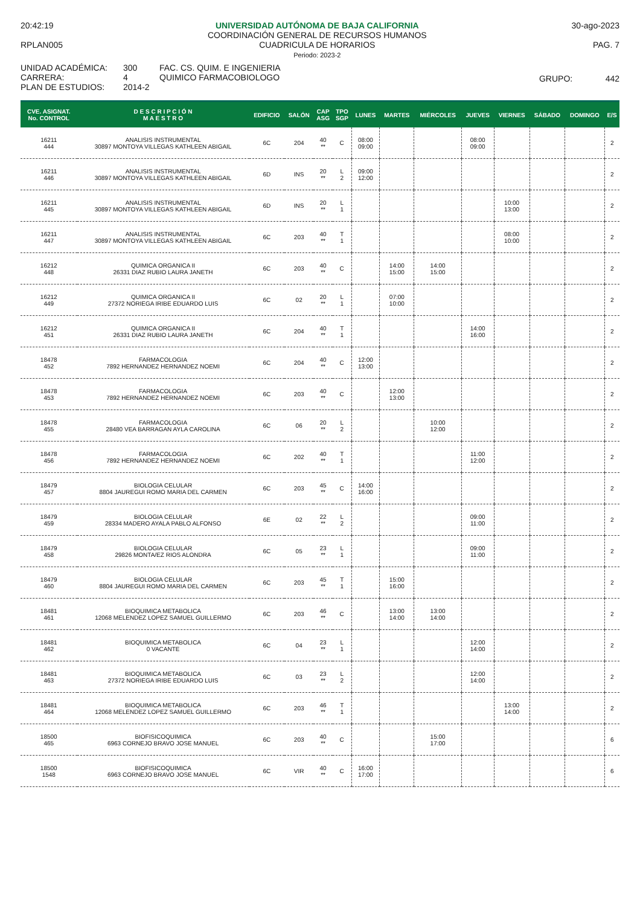20:42:19
RPLAN005
UNIVERSIDAD AUTÓNOMA DE BAJA CALIFORNIA
COORDINACIÓN GENERAL DE RECURSOS HUMANOS
CUADRICULA DE HORARIOS
Periodo: 2023-2
30-ago-2023
PAG. 7
UNIDAD ACADÉMICA:
CARRERA:
PLAN DE ESTUDIOS:
300
4
2014-2
FAC. CS. QUIM. E INGENIERIA
QUIMICO FARMACOBIOLOGO
GRUPO: 442
| CVE. ASIGNAT. No. CONTROL | D E S C R I P C I Ó N M A E S T R O | EDIFICIO | SALÓN | CAP ASG | TPO SGP | LUNES | MARTES | MIÉRCOLES | JUEVES | VIERNES | SÁBADO | DOMINGO | E/S |
| --- | --- | --- | --- | --- | --- | --- | --- | --- | --- | --- | --- | --- | --- |
| 16211 444 | ANALISIS INSTRUMENTAL 30897 MONTOYA VILLEGAS KATHLEEN ABIGAIL | 6C | 204 | 40 ** | C | 08:00 09:00 | | | 08:00 09:00 | | | | 2 |
| 16211 446 | ANALISIS INSTRUMENTAL 30897 MONTOYA VILLEGAS KATHLEEN ABIGAIL | 6D | INS | 20 ** | L 2 | 09:00 12:00 | | | | | | | 2 |
| 16211 445 | ANALISIS INSTRUMENTAL 30897 MONTOYA VILLEGAS KATHLEEN ABIGAIL | 6D | INS | 20 ** | L 1 | | | | | 10:00 13:00 | | | 2 |
| 16211 447 | ANALISIS INSTRUMENTAL 30897 MONTOYA VILLEGAS KATHLEEN ABIGAIL | 6C | 203 | 40 ** | T 1 | | | | | 08:00 10:00 | | | 2 |
| 16212 448 | QUIMICA ORGANICA II 26331 DIAZ RUBIO LAURA JANETH | 6C | 203 | 40 ** | C | | 14:00 15:00 | 14:00 15:00 | | | | | 2 |
| 16212 449 | QUIMICA ORGANICA II 27372 NORIEGA IRIBE EDUARDO LUIS | 6C | 02 | 20 ** | L 1 | | 07:00 10:00 | | | | | | 2 |
| 16212 451 | QUIMICA ORGANICA II 26331 DIAZ RUBIO LAURA JANETH | 6C | 204 | 40 ** | T 1 | | | | 14:00 16:00 | | | | 2 |
| 18478 452 | FARMACOLOGIA 7892 HERNANDEZ HERNANDEZ NOEMI | 6C | 204 | 40 ** | C | 12:00 13:00 | | | | | | | 2 |
| 18478 453 | FARMACOLOGIA 7892 HERNANDEZ HERNANDEZ NOEMI | 6C | 203 | 40 ** | C | | 12:00 13:00 | | | | | | 2 |
| 18478 455 | FARMACOLOGIA 28480 VEA BARRAGAN AYLA CAROLINA | 6C | 06 | 20 ** | L 2 | | | 10:00 12:00 | | | | | 2 |
| 18478 456 | FARMACOLOGIA 7892 HERNANDEZ HERNANDEZ NOEMI | 6C | 202 | 40 ** | T 1 | | | | 11:00 12:00 | | | | 2 |
| 18479 457 | BIOLOGIA CELULAR 8804 JAUREGUI ROMO MARIA DEL CARMEN | 6C | 203 | 45 ** | C | 14:00 16:00 | | | | | | | 2 |
| 18479 459 | BIOLOGIA CELULAR 28334 MADERO AYALA PABLO ALFONSO | 6E | 02 | 22 ** | L 2 | | | | 09:00 11:00 | | | | 2 |
| 18479 458 | BIOLOGIA CELULAR 29826 MONTA/EZ RIOS ALONDRA | 6C | 05 | 23 ** | L 1 | | | | 09:00 11:00 | | | | 2 |
| 18479 460 | BIOLOGIA CELULAR 8804 JAUREGUI ROMO MARIA DEL CARMEN | 6C | 203 | 45 ** | T 1 | | 15:00 16:00 | | | | | | 2 |
| 18481 461 | BIOQUIMICA METABOLICA 12068 MELENDEZ LOPEZ SAMUEL GUILLERMO | 6C | 203 | 46 ** | C | | 13:00 14:00 | 13:00 14:00 | | | | | 2 |
| 18481 462 | BIOQUIMICA METABOLICA 0 VACANTE | 6C | 04 | 23 ** | L 1 | | | | 12:00 14:00 | | | | 2 |
| 18481 463 | BIOQUIMICA METABOLICA 27372 NORIEGA IRIBE EDUARDO LUIS | 6C | 03 | 23 ** | L 2 | | | | 12:00 14:00 | | | | 2 |
| 18481 464 | BIOQUIMICA METABOLICA 12068 MELENDEZ LOPEZ SAMUEL GUILLERMO | 6C | 203 | 46 ** | T 1 | | | | | 13:00 14:00 | | | 2 |
| 18500 465 | BIOFISICOQUIMICA 6963 CORNEJO BRAVO JOSE MANUEL | 6C | 203 | 40 ** | C | | | 15:00 17:00 | | | | | 6 |
| 18500 1548 | BIOFISICOQUIMICA 6963 CORNEJO BRAVO JOSE MANUEL | 6C | VIR | 40 ** | C | 16:00 17:00 | | | | | | | 6 |